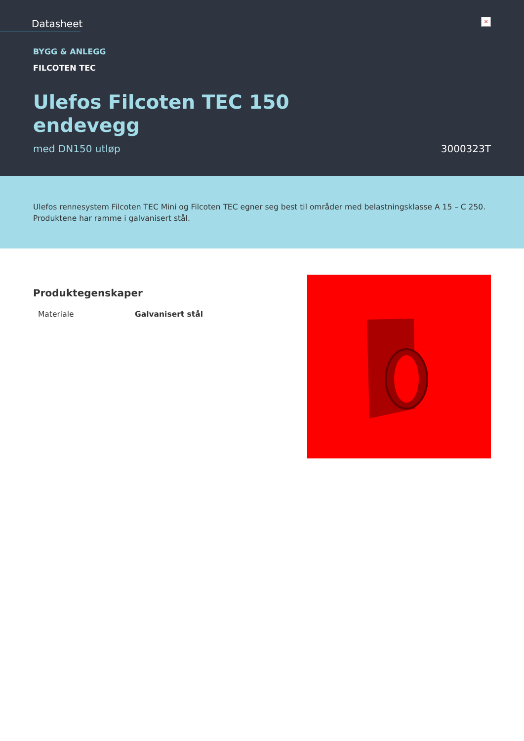Datasheet
×
BYGG & ANLEGG
FILCOTEN TEC
Ulefos Filcoten TEC 150
endevegg
med DN150 utløp 3000323T
Ulefos rennesystem Filcoten TEC Mini og Filcoten TEC egner seg best til områder med belastningsklasse A 15 – C 250. Produktene har ramme i galvanisert stål.
Produktegenskaper
| Materiale | Galvanisert stål |